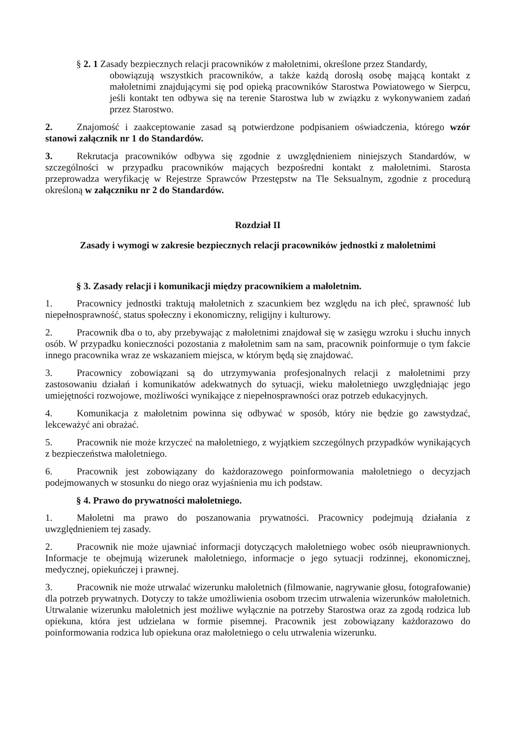§ 2. 1 Zasady bezpiecznych relacji pracowników z małoletnimi, określone przez Standardy,
obowiązują wszystkich pracowników, a także każdą dorosłą osobę mającą kontakt z małoletnimi znajdującymi się pod opieką pracowników Starostwa Powiatowego w Sierpcu, jeśli kontakt ten odbywa się na terenie Starostwa lub w związku z wykonywaniem zadań przez Starostwo.
2. Znajomość i zaakceptowanie zasad są potwierdzone podpisaniem oświadczenia, którego wzór stanowi załącznik nr 1 do Standardów.
3. Rekrutacja pracowników odbywa się zgodnie z uwzględnieniem niniejszych Standardów, w szczególności w przypadku pracowników mających bezpośredni kontakt z małoletnimi. Starosta przeprowadza weryfikację w Rejestrze Sprawców Przestępstw na Tle Seksualnym, zgodnie z procedurą określoną w załączniku nr 2 do Standardów.
Rozdział II
Zasady i wymogi w zakresie bezpiecznych relacji pracowników jednostki z małoletnimi
§ 3. Zasady relacji i komunikacji między pracownikiem a małoletnim.
1. Pracownicy jednostki traktują małoletnich z szacunkiem bez względu na ich płeć, sprawność lub niepełnosprawność, status społeczny i ekonomiczny, religijny i kulturowy.
2. Pracownik dba o to, aby przebywając z małoletnimi znajdował się w zasięgu wzroku i słuchu innych osób. W przypadku konieczności pozostania z małoletnim sam na sam, pracownik poinformuje o tym fakcie innego pracownika wraz ze wskazaniem miejsca, w którym będą się znajdować.
3. Pracownicy zobowiązani są do utrzymywania profesjonalnych relacji z małoletnimi przy zastosowaniu działań i komunikatów adekwatnych do sytuacji, wieku małoletniego uwzględniając jego umiejętności rozwojowe, możliwości wynikające z niepełnosprawności oraz potrzeb edukacyjnych.
4. Komunikacja z małoletnim powinna się odbywać w sposób, który nie będzie go zawstydzać, lekceważyć ani obrażać.
5. Pracownik nie może krzyczeć na małoletniego, z wyjątkiem szczególnych przypadków wynikających z bezpieczeństwa małoletniego.
6. Pracownik jest zobowiązany do każdorazowego poinformowania małoletniego o decyzjach podejmowanych w stosunku do niego oraz wyjaśnienia mu ich podstaw.
§ 4. Prawo do prywatności małoletniego.
1. Małoletni ma prawo do poszanowania prywatności. Pracownicy podejmują działania z uwzględnieniem tej zasady.
2. Pracownik nie może ujawniać informacji dotyczących małoletniego wobec osób nieuprawnionych. Informacje te obejmują wizerunek małoletniego, informacje o jego sytuacji rodzinnej, ekonomicznej, medycznej, opiekuńczej i prawnej.
3. Pracownik nie może utrwalać wizerunku małoletnich (filmowanie, nagrywanie głosu, fotografowanie) dla potrzeb prywatnych. Dotyczy to także umożliwienia osobom trzecim utrwalenia wizerunków małoletnich. Utrwalanie wizerunku małoletnich jest możliwe wyłącznie na potrzeby Starostwa oraz za zgodą rodzica lub opiekuna, która jest udzielana w formie pisemnej. Pracownik jest zobowiązany każdorazowo do poinformowania rodzica lub opiekuna oraz małoletniego o celu utrwalenia wizerunku.